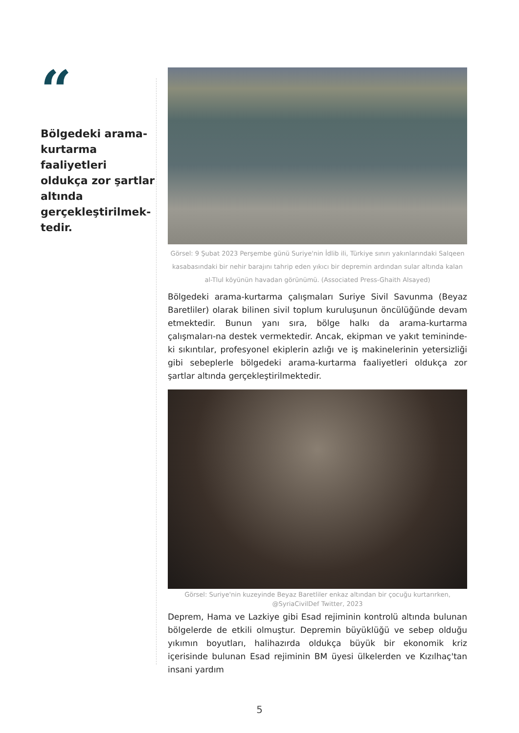“
Bölgedeki arama-kurtarma faaliyetleri oldukça zor şartlar altında gerçekleştirilmek-tedir.
Görsel: 9 Şubat 2023 Perşembe günü Suriye'nin İdlib ili, Türkiye sınırı yakınlarındaki Salqeen kasabasındaki bir nehir barajını tahrip eden yıkıcı bir depremin ardından sular altında kalan al-Tlul köyünün havadan görünümü. (Associated Press-Ghaith Alsayed)
Bölgedeki arama-kurtarma çalışmaları Suriye Sivil Savunma (Beyaz Baretliler) olarak bilinen sivil toplum kuruluşunun öncülüğünde devam etmektedir. Bunun yanı sıra, bölge halkı da arama-kurtarma çalışmaları-na destek vermektedir. Ancak, ekipman ve yakıt temininde­ki sıkıntılar, profesyonel ekiplerin azlığı ve iş makinelerinin yetersizliği gibi sebeplerle bölgedeki arama-kurtarma faaliyetleri oldukça zor şartlar altında gerçekleştirilmektedir.
Görsel: Suriye'nin kuzeyinde Beyaz Baretliler enkaz altından bir çocuğu kurtarırken, @SyriaCivilDef Twitter, 2023
Deprem, Hama ve Lazkiye gibi Esad rejiminin kontrolü altında bulunan bölgelerde de etkili olmuştur. Depremin büyüklüğü ve sebep olduğu yıkımın boyutları, halihazırda oldukça büyük bir ekonomik kriz içerisinde bulunan Esad rejiminin BM üyesi ülkelerden ve Kızılhaç'tan insani yardım
5